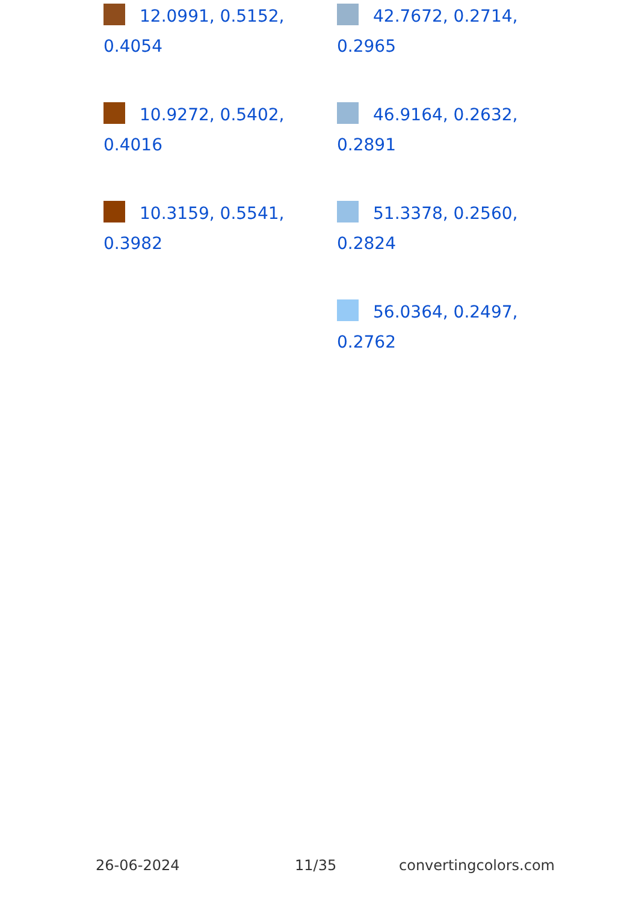12.0991, 0.5152, 0.4054
10.9272, 0.5402, 0.4016
10.3159, 0.5541, 0.3982
42.7672, 0.2714, 0.2965
46.9164, 0.2632, 0.2891
51.3378, 0.2560, 0.2824
56.0364, 0.2497, 0.2762
26-06-2024 11/35 convertingcolors.com